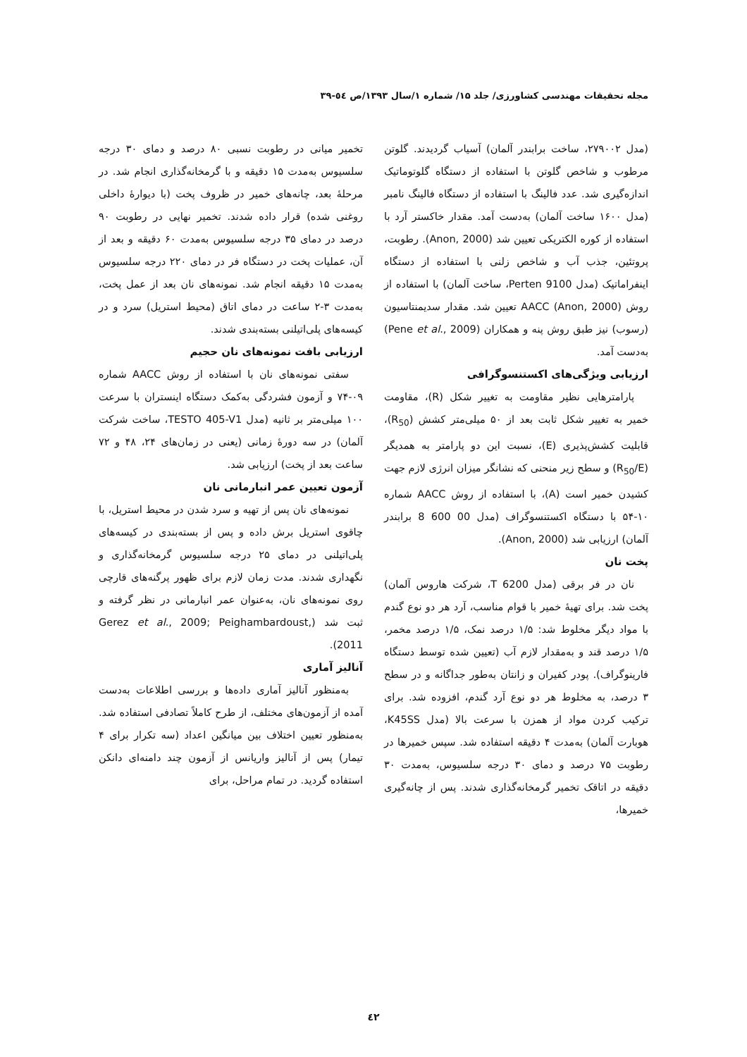مجله تحقیقات مهندسی کشاورزی/ جلد ۱۵/ شماره ۱/سال ۱۳۹۳/ص ٥٤-۳۹
(مدل ۲۷۹۰۰۲، ساخت برابندر آلمان) آسیاب گردیدند. گلوتن مرطوب و شاخص گلوتن با استفاده از دستگاه گلوتوماتیک اندازه‌گیری شد. عدد فالینگ با استفاده از دستگاه فالینگ نامبر (مدل ۱۶۰۰ ساخت آلمان) به‌دست آمد. مقدار خاکستر آرد با استفاده از کوره الکتریکی تعیین شد (Anon, 2000). رطوبت، پروتئین، جذب آب و شاخص زلنی با استفاده از دستگاه اینفراماتیک (مدل 9100 Perten، ساخت آلمان) با استفاده از روش AACC (Anon, 2000) تعیین شد. مقدار سدیمنتاسیون (رسوب) نیز طبق روش پنه و همکاران (Pene et al., 2009) به‌دست آمد.
ارزیابی ویژگی‌های اکستنسوگرافی
پارامترهایی نظیر مقاومت به تغییر شکل (R)، مقاومت خمیر به تغییر شکل ثابت بعد از ۵۰ میلی‌متر کشش (R<sub>50</sub>)، قابلیت کشش‌پذیری (E)، نسبت این دو پارامتر به همدیگر (R<sub>50</sub>/E) و سطح زیر منحنی که نشانگر میزان انرژی لازم جهت کشیدن خمیر است (A)، با استفاده از روش AACC شماره ۱۰-۵۴ با دستگاه اکستنسوگراف (مدل 00 600 8 برابندر آلمان) ارزیابی شد (Anon, 2000).
پخت نان
نان در فر برقی (مدل T 6200، شرکت هاروس آلمان) پخت شد. برای تهیهٔ خمیر با قوام مناسب، آرد هر دو نوع گندم با مواد دیگر مخلوط شد: ۱/۵ درصد نمک، ۱/۵ درصد مخمر، ۱/۵ درصد قند و به‌مقدار لازم آب (تعیین شده توسط دستگاه فارینوگراف). پودر کفیران و زانتان به‌طور جداگانه و در سطح ۳ درصد، به مخلوط هر دو نوع آرد گندم، افزوده شد. برای ترکیب کردن مواد از همزن با سرعت بالا (مدل K45SS، هوبارت آلمان) به‌مدت ۴ دقیقه استفاده شد. سپس خمیرها در رطوبت ۷۵ درصد و دمای ۳۰ درجه سلسیوس، به‌مدت ۳۰ دقیقه در اتاقک تخمیر گرمخانه‌گذاری شدند. پس از چانه‌گیری خمیرها،
تخمیر میانی در رطوبت نسبی ۸۰ درصد و دمای ۳۰ درجه سلسیوس به‌مدت ۱۵ دقیقه و با گرمخانه‌گذاری انجام شد. در مرحلهٔ بعد، چانه‌های خمیر در ظروف پخت (با دیوارهٔ داخلی روغنی شده) قرار داده شدند. تخمیر نهایی در رطوبت ۹۰ درصد در دمای ۳۵ درجه سلسیوس به‌مدت ۶۰ دقیقه و بعد از آن، عملیات پخت در دستگاه فر در دمای ۲۲۰ درجه سلسیوس به‌مدت ۱۵ دقیقه انجام شد. نمونه‌های نان بعد از عمل پخت، به‌مدت ۳-۲ ساعت در دمای اتاق (محیط استریل) سرد و در کیسه‌های پلی‌اتیلنی بسته‌بندی شدند.
ارزیابی بافت نمونه‌های نان حجیم
سفتی نمونه‌های نان با استفاده از روش AACC شماره ۰۹-۷۴ و آزمون فشردگی به‌کمک دستگاه اینستران با سرعت ۱۰۰ میلی‌متر بر ثانیه (مدل TESTO 405-V1، ساخت شرکت آلمان) در سه دورهٔ زمانی (یعنی در زمان‌های ۲۴، ۴۸ و ۷۲ ساعت بعد از پخت) ارزیابی شد.
آزمون تعیین عمر انبارمانی نان
نمونه‌های نان پس از تهیه و سرد شدن در محیط استریل، با چاقوی استریل برش داده و پس از بسته‌بندی در کیسه‌های پلی‌اتیلنی در دمای ۲۵ درجه سلسیوس گرمخانه‌گذاری و نگهداری شدند. مدت زمان لازم برای ظهور پرگنه‌های قارچی روی نمونه‌های نان، به‌عنوان عمر انبارمانی در نظر گرفته و ثبت شد (Gerez et al., 2009; Peighambardoust, 2011).
آنالیز آماری
به‌منظور آنالیز آماری داده‌ها و بررسی اطلاعات به‌دست آمده از آزمون‌های مختلف، از طرح کاملاً تصادفی استفاده شد. به‌منظور تعیین اختلاف بین میانگین اعداد (سه تکرار برای ۴ تیمار) پس از آنالیز واریانس از آزمون چند دامنه‌ای دانکن استفاده گردید. در تمام مراحل، برای
٤۲